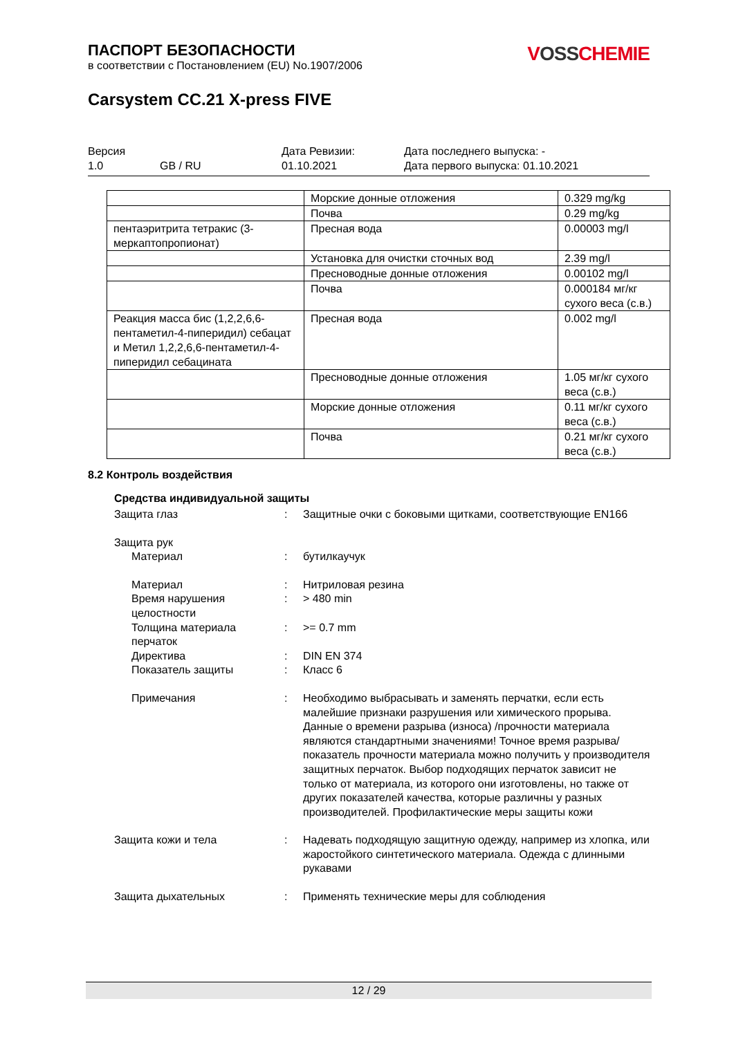ПАСПОРТ БЕЗОПАСНОСТИ
в соответствии с Постановлением (EU) No.1907/2006
VOSSCHEMIE
Carsystem CC.21 X-press FIVE
Версия
Дата Ревизии:
Дата последнего выпуска: -
1.0
GB / RU
01.10.2021
Дата первого выпуска: 01.10.2021
| | Морские донные отложения | 0.329 mg/kg |
| | Почва | 0.29 mg/kg |
| пентаэритрита тетракис (3-меркаптопропионат) | Пресная вода | 0.00003 mg/l |
| | Установка для очистки сточных вод | 2.39 mg/l |
| | Пресноводные донные отложения | 0.00102 mg/l |
| | Почва | 0.000184 мг/кг сухого веса (с.в.) |
| Реакция масса бис (1,2,2,6,6-пентаметил-4-пиперидил) себацат и Метил 1,2,2,6,6-пентаметил-4-пиперидил себацината | Пресная вода | 0.002 mg/l |
| | Пресноводные донные отложения | 1.05 мг/кг сухого веса (с.в.) |
| | Морские донные отложения | 0.11 мг/кг сухого веса (с.в.) |
| | Почва | 0.21 мг/кг сухого веса (с.в.) |
8.2 Контроль воздействия
Средства индивидуальной защиты
Защита глаз
:
Защитные очки с боковыми щитками, соответствующие EN166
Защита рук
Материал
:
бутилкаучук
Материал
:
Нитриловая резина
Время нарушения целостности
:
> 480 min
Толщина материала перчаток
:
>= 0.7 mm
Директива
:
DIN EN 374
Показатель защиты
:
Класс 6
Примечания
:
Необходимо выбрасывать и заменять перчатки, если есть малейшие признаки разрушения или химического прорыва. Данные о времени разрыва (износа) /прочности материала являются стандартными значениями! Точное время разрыва/показатель прочности материала можно получить у производителя защитных перчаток. Выбор подходящих перчаток зависит не только от материала, из которого они изготовлены, но также от других показателей качества, которые различны у разных производителей. Профилактические меры защиты кожи
Защита кожи и тела
:
Надевать подходящую защитную одежду, например из хлопка, или жаростойкого синтетического материала. Одежда с длинными рукавами
Защита дыхательных
:
Применять технические меры для соблюдения
12 / 29